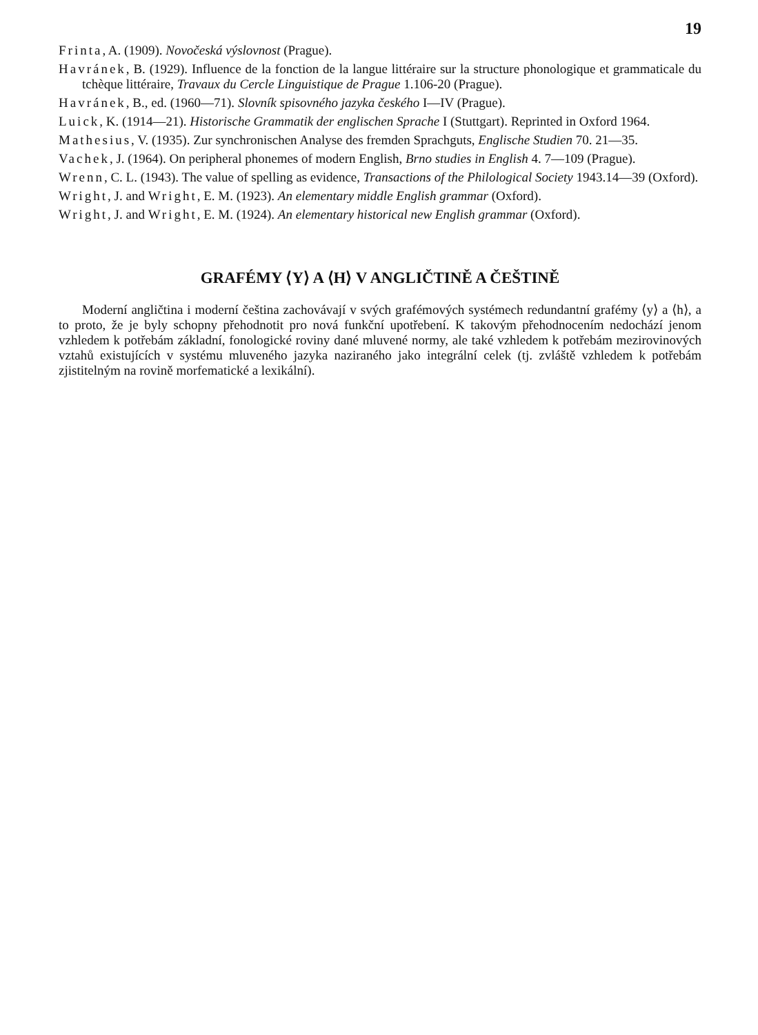19
Frinta, A. (1909). Novočeská výslovnost (Prague).
Havránek, B. (1929). Influence de la fonction de la langue littéraire sur la structure phonologique et grammaticale du tchèque littéraire, Travaux du Cercle Linguistique de Prague 1.106-20 (Prague).
Havránek, B., ed. (1960—71). Slovník spisovného jazyka českého I—IV (Prague).
Luick, K. (1914—21). Historische Grammatik der englischen Sprache I (Stuttgart). Reprinted in Oxford 1964.
Mathesius, V. (1935). Zur synchronischen Analyse des fremden Sprachguts, Englische Studien 70. 21—35.
Vachek, J. (1964). On peripheral phonemes of modern English, Brno studies in English 4. 7—109 (Prague).
Wrenn, C. L. (1943). The value of spelling as evidence, Transactions of the Philological Society 1943.14—39 (Oxford).
Wright, J. and Wright, E. M. (1923). An elementary middle English grammar (Oxford).
Wright, J. and Wright, E. M. (1924). An elementary historical new English grammar (Oxford).
GRAFÉMY ⟨Y⟩ A ⟨H⟩ V ANGLIČTINĚ A ČEŠTINĚ
Moderní angličtina i moderní čeština zachovávají v svých grafémových systémech redundantní grafémy ⟨y⟩ a ⟨h⟩, a to proto, že je byly schopny přehodnotit pro nová funkční upotřebení. K takovým přehodnocením nedochází jenom vzhledem k potřebám základní, fonologické roviny dané mluvené normy, ale také vzhledem k potřebám mezirovinových vztahů existujících v systému mluveného jazyka naziraného jako integrální celek (tj. zvláště vzhledem k potřebám zjistitelným na rovině morfematické a lexikální).